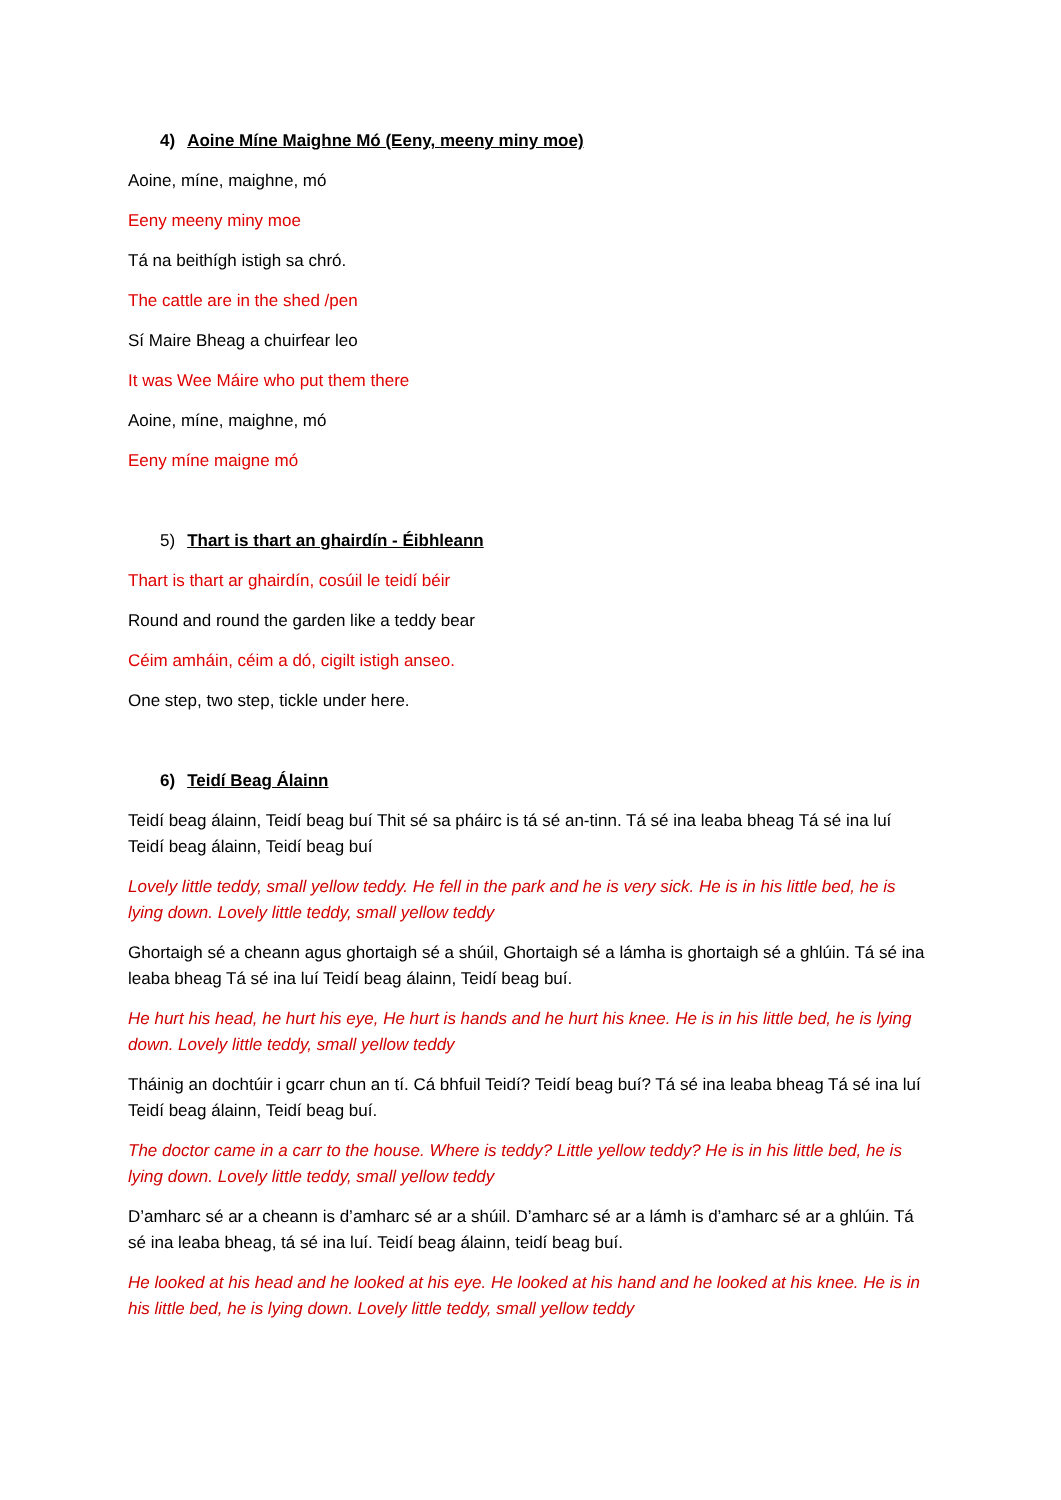4) Aoine Míne Maighne Mó (Eeny, meeny miny moe)
Aoine, míne, maighne, mó
Eeny meeny miny moe
Tá na beithígh istigh sa chró.
The cattle are in the shed /pen
Sí Maire Bheag a chuirfear leo
It was Wee Máire who put them there
Aoine, míne, maighne, mó
Eeny míne maigne mó
5) Thart is thart an ghairdín - Éibhleann
Thart is thart ar ghairdín, cosúil le teidí béir
Round and round the garden like a teddy bear
Céim amháin, céim a dó, cigilt istigh anseo.
One step, two step, tickle under here.
6) Teidí Beag Álainn
Teidí beag álainn, Teidí beag buí Thit sé sa pháirc is tá sé an-tinn. Tá sé ina leaba bheag Tá sé ina luí Teidí beag álainn, Teidí beag buí
Lovely little teddy, small yellow teddy. He fell in the park and he is very sick. He is in his little bed, he is lying down. Lovely little teddy, small yellow teddy
Ghortaigh sé a cheann agus ghortaigh sé a shúil, Ghortaigh sé a lámha is ghortaigh sé a ghlúin. Tá sé ina leaba bheag Tá sé ina luí Teidí beag álainn, Teidí beag buí.
He hurt his head, he hurt his eye, He hurt is hands and he hurt his knee. He is in his little bed, he is lying down. Lovely little teddy, small yellow teddy
Tháinig an dochtúir i gcarr chun an tí. Cá bhfuil Teidí? Teidí beag buí? Tá sé ina leaba bheag Tá sé ina luí Teidí beag álainn, Teidí beag buí.
The doctor came in a carr to the house. Where is teddy? Little yellow teddy? He is in his little bed, he is lying down. Lovely little teddy, small yellow teddy
D’amharc sé ar a cheann is d’amharc sé ar a shúil. D’amharc sé ar a lámh is d’amharc sé ar a ghlúin. Tá sé ina leaba bheag, tá sé ina luí. Teidí beag álainn, teidí beag buí.
He looked at his head and he looked at his eye. He looked at his hand and he looked at his knee. He is in his little bed, he is lying down. Lovely little teddy, small yellow teddy